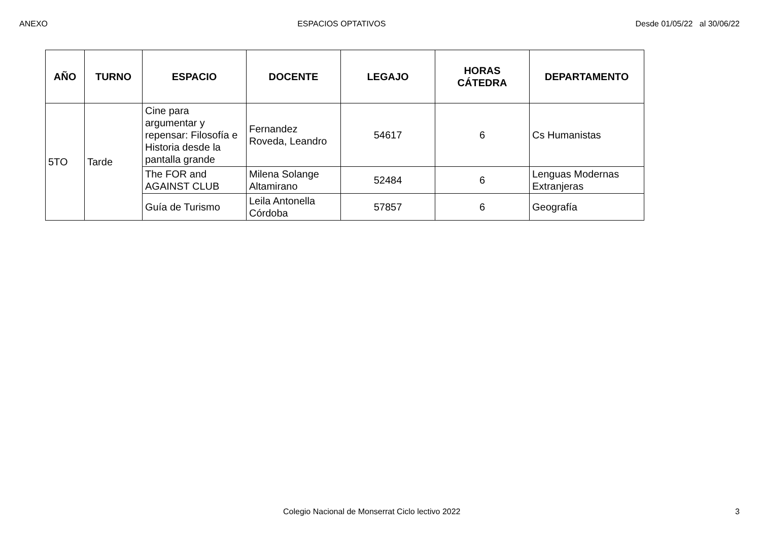ANEXO ESPACIOS OPTATIVOS Desde 01/05/22 al 30/06/22
| AÑO | TURNO | ESPACIO | DOCENTE | LEGAJO | HORAS CÁTEDRA | DEPARTAMENTO |
| --- | --- | --- | --- | --- | --- | --- |
| 5TO | Tarde | Cine para argumentar y repensar: Filosofía e Historia desde la pantalla grande | Fernandez Roveda, Leandro | 54617 | 6 | Cs Humanistas |
| | | The FOR and AGAINST CLUB | Milena Solange Altamirano | 52484 | 6 | Lenguas Modernas Extranjeras |
| | | Guía de Turismo | Leila Antonella Córdoba | 57857 | 6 | Geografía |
Colegio Nacional de Monserrat Ciclo lectivo 2022 3